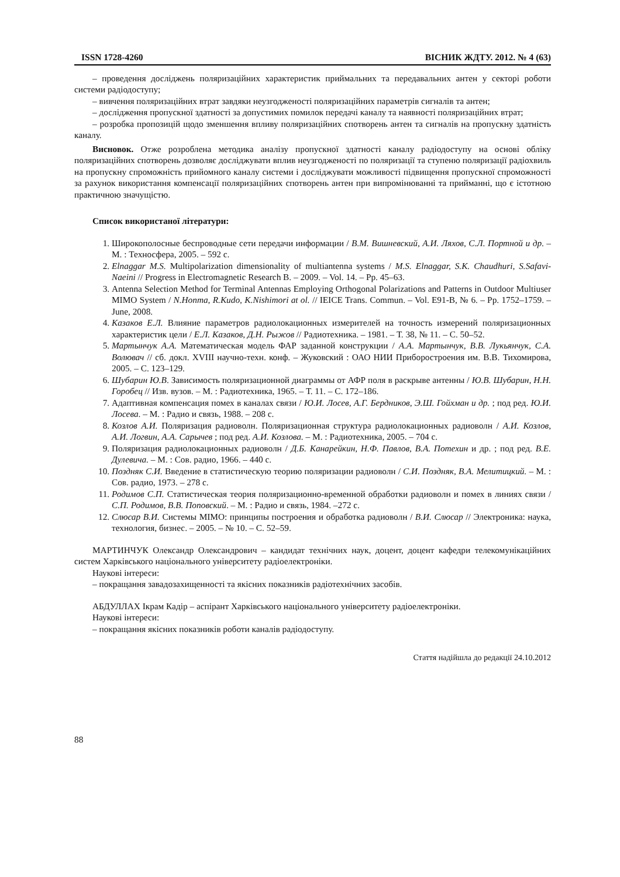ISSN 1728-4260 ВІСНИК ЖДТУ. 2012. № 4 (63)
– проведення досліджень поляризаційних характеристик приймальних та передавальних антен у секторі роботи системи радіодоступу;
– вивчення поляризаційних втрат завдяки неузгодженості поляризаційних параметрів сигналів та антен;
– дослідження пропускної здатності за допустимих помилок передачі каналу та наявності поляризаційних втрат;
– розробка пропозицій щодо зменшення впливу поляризаційних спотворень антен та сигналів на пропускну здатність каналу.
Висновок. Отже розроблена методика аналізу пропускної здатності каналу радіодоступу на основі обліку поляризаційних спотворень дозволяє досліджувати вплив неузгодженості по поляризації та ступеню поляризації радіохвиль на пропускну спроможність прийомного каналу системи і досліджувати можливості підвищення пропускної спроможності за рахунок використання компенсації поляризаційних спотворень антен при випромінюванні та прийманні, що є істотною практичною значущістю.
Список використаної літератури:
1. Широкополосные беспроводные сети передачи информации / В.М. Вишневский, А.И. Ляхов, С.Л. Портной и др. – М. : Техносфера, 2005. – 592 с.
2. Elnaggar M.S. Multipolarization dimensionality of multiantenna systems / M.S. Elnaggar, S.K. Chaudhuri, S.Safavi-Naeini // Progress in Electromagnetic Research B. – 2009. – Vol. 14. – Pp. 45–63.
3. Antenna Selection Method for Terminal Antennas Employing Orthogonal Polarizations and Patterns in Outdoor Multiuser MIMO System / N.Honma, R.Kudo, K.Nishimori at ol. // IEICE Trans. Commun. – Vol. E91-B, № 6. – Pp. 1752–1759. – June, 2008.
4. Казаков Е.Л. Влияние параметров радиолокационных измерителей на точность измерений поляризационных характеристик цели / Е.Л. Казаков, Д.Н. Рыжов // Радиотехника. – 1981. – Т. 38, № 11. – С. 50–52.
5. Мартынчук А.А. Математическая модель ФАР заданной конструкции / А.А. Мартынчук, В.В. Лукьянчук, С.А. Волювач // сб. докл. XVIII научно-техн. конф. – Жуковский : ОАО НИИ Приборостроения им. В.В. Тихомирова, 2005. – С. 123–129.
6. Шубарин Ю.В. Зависимость поляризационной диаграммы от АФР поля в раскрыве антенны / Ю.В. Шубарин, Н.Н. Горобец // Изв. вузов. – М. : Радиотехника, 1965. – Т. 11. – С. 172–186.
7. Адаптивная компенсация помех в каналах связи / Ю.И. Лосев, А.Г. Бердников, Э.Ш. Гойхман и др. ; под ред. Ю.И. Лосева. – М. : Радио и связь, 1988. – 208 с.
8. Козлов А.И. Поляризация радиоволн. Поляризационная структура радиолокационных радиоволн / А.И. Козлов, А.И. Логвин, А.А. Сарычев ; под ред. А.И. Козлова. – М. : Радиотехника, 2005. – 704 с.
9. Поляризация радиолокационных радиоволн / Д.Б. Канарейкин, Н.Ф. Павлов, В.А. Потехин и др. ; под ред. В.Е. Дулевича. – М. : Сов. радио, 1966. – 440 с.
10. Поздняк С.И. Введение в статистическую теорию поляризации радиоволн / С.И. Поздняк, В.А. Мелитицкий. – М. : Сов. радио, 1973. – 278 с.
11. Родимов С.П. Статистическая теория поляризационно-временной обработки радиоволн и помех в линиях связи / С.П. Родимов, В.В. Поповский. – М. : Радио и связь, 1984. –272 с.
12. Слюсар В.И. Системы MIMO: принципы построения и обработка радиоволн / В.И. Слюсар // Электроника: наука, технология, бизнес. – 2005. – № 10. – С. 52–59.
МАРТИНЧУК Олександр Олександрович – кандидат технічних наук, доцент, доцент кафедри телекомунікаційних систем Харківського національного університету радіоелектроніки.
Наукові інтереси:
– покращання завадозахищенності та якісних показників радіотехнічних засобів.
АБДУЛЛАХ Ікрам Кадір – аспірант Харківського національного університету радіоелектроніки.
Наукові інтереси:
– покращання якісних показників роботи каналів радіодоступу.
Стаття надійшла до редакції 24.10.2012
88